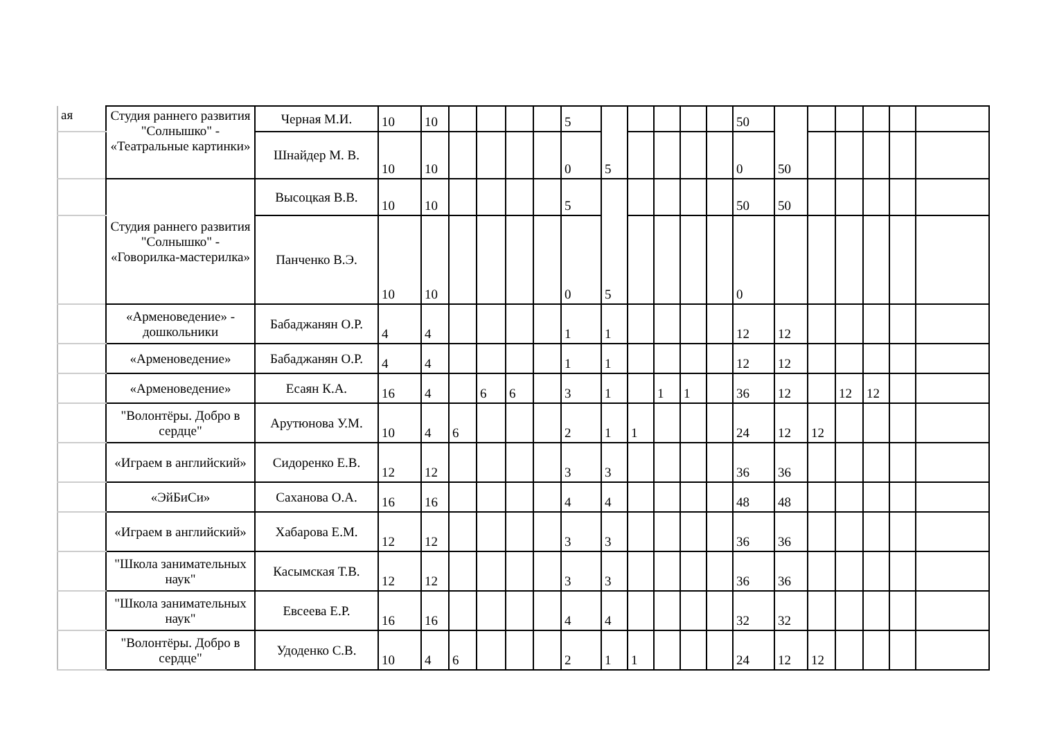| ая | Студия раннего развития "Солнышко" - «Театральные картинки» | Черная М.И. | 10 | 10 | | | | | 5 | 5 | | | | | 50 | 50 | | | | | |
| | | Шнайдер М. В. | 10 | 10 | | | | | 0 | | | | | | 0 | | | | | | |
| | Студия раннего развития "Солнышко" - «Говорилка-мастерилка» | Высоцкая В.В. | 10 | 10 | | | | | 5 | 5 | | | | | 50 | 50 | | | | | |
| | | Панченко В.Э. | 10 | 10 | | | | | 0 | | | | | | 0 | | | | | | |
| | «Арменоведение» - дошкольники | Бабаджанян О.Р. | 4 | 4 | | | | | 1 | 1 | | | | | 12 | 12 | | | | | |
| | «Арменоведение» | Бабаджанян О.Р. | 4 | 4 | | | | | 1 | 1 | | | | | 12 | 12 | | | | | |
| | «Арменоведение» | Есаян К.А. | 16 | 4 | | 6 | 6 | | 3 | 1 | | 1 | 1 | | 36 | 12 | | 12 | 12 | | |
| | "Волонтёры. Добро в сердце" | Арутюнова У.М. | 10 | 4 | 6 | | | | 2 | 1 | 1 | | | | 24 | 12 | 12 | | | | |
| | «Играем в английский» | Сидоренко Е.В. | 12 | 12 | | | | | 3 | 3 | | | | | 36 | 36 | | | | | |
| | «ЭйБиСи» | Саханова О.А. | 16 | 16 | | | | | 4 | 4 | | | | | 48 | 48 | | | | | |
| | «Играем в английский» | Хабарова Е.М. | 12 | 12 | | | | | 3 | 3 | | | | | 36 | 36 | | | | | |
| | "Школа занимательных наук" | Касымская Т.В. | 12 | 12 | | | | | 3 | 3 | | | | | 36 | 36 | | | | | |
| | "Школа занимательных наук" | Евсеева Е.Р. | 16 | 16 | | | | | 4 | 4 | | | | | 32 | 32 | | | | | |
| | "Волонтёры. Добро в сердце" | Удоденко С.В. | 10 | 4 | 6 | | | | 2 | 1 | 1 | | | | 24 | 12 | 12 | | | | |